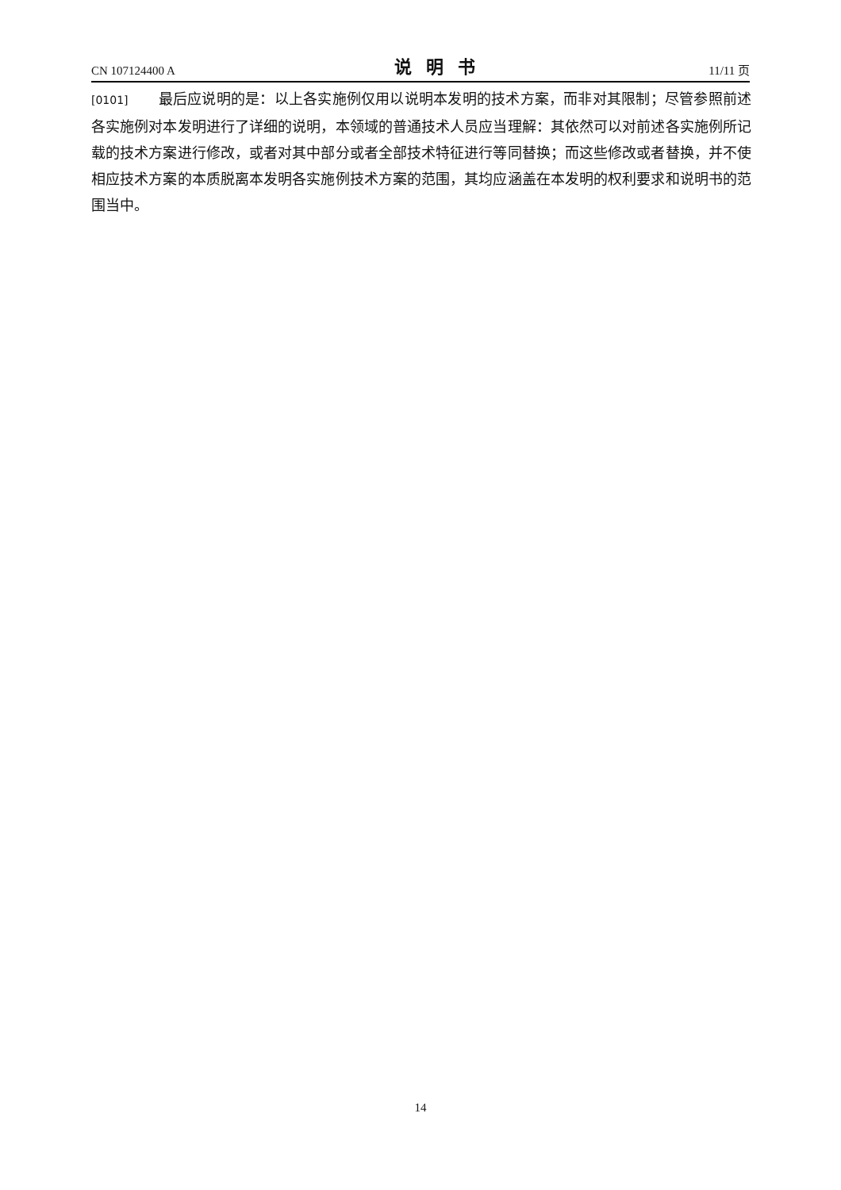CN 107124400 A 说明书 11/11 页
[0101] 最后应说明的是：以上各实施例仅用以说明本发明的技术方案，而非对其限制；尽管参照前述各实施例对本发明进行了详细的说明，本领域的普通技术人员应当理解：其依然可以对前述各实施例所记载的技术方案进行修改，或者对其中部分或者全部技术特征进行等同替换；而这些修改或者替换，并不使相应技术方案的本质脱离本发明各实施例技术方案的范围，其均应涵盖在本发明的权利要求和说明书的范围当中。
14